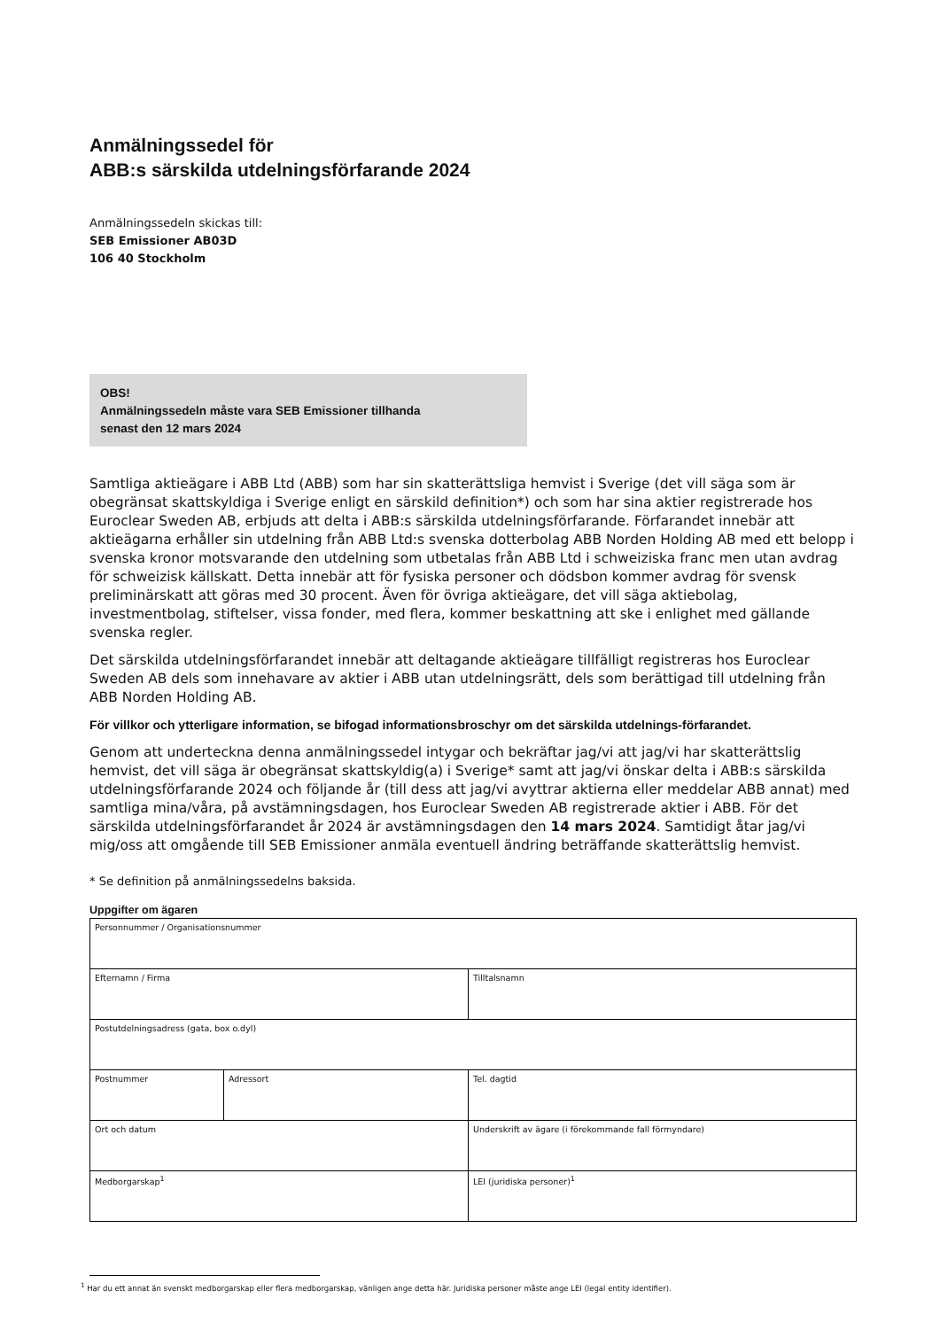Anmälningssedel för
ABB:s särskilda utdelningsförfarande 2024
Anmälningssedeln skickas till:
SEB Emissioner AB03D
106 40 Stockholm
OBS!
Anmälningssedeln måste vara SEB Emissioner tillhanda
senast den 12 mars 2024
Samtliga aktieägare i ABB Ltd (ABB) som har sin skatterättsliga hemvist i Sverige (det vill säga som är obegränsat skattskyldiga i Sverige enligt en särskild definition*) och som har sina aktier registrerade hos Euroclear Sweden AB, erbjuds att delta i ABB:s särskilda utdelningsförfarande. Förfarandet innebär att aktieägarna erhåller sin utdelning från ABB Ltd:s svenska dotterbolag ABB Norden Holding AB med ett belopp i svenska kronor motsvarande den utdelning som utbetalas från ABB Ltd i schweiziska franc men utan avdrag för schweizisk källskatt. Detta innebär att för fysiska personer och dödsbon kommer avdrag för svensk preliminärskatt att göras med 30 procent. Även för övriga aktieägare, det vill säga aktiebolag, investmentbolag, stiftelser, vissa fonder, med flera, kommer beskattning att ske i enlighet med gällande svenska regler.
Det särskilda utdelningsförfarandet innebär att deltagande aktieägare tillfälligt registreras hos Euroclear Sweden AB dels som innehavare av aktier i ABB utan utdelningsrätt, dels som berättigad till utdelning från ABB Norden Holding AB.
För villkor och ytterligare information, se bifogad informationsbroschyr om det särskilda utdelnings-förfarandet.
Genom att underteckna denna anmälningssedel intygar och bekräftar jag/vi att jag/vi har skatterättslig hemvist, det vill säga är obegränsat skattskyldig(a) i Sverige* samt att jag/vi önskar delta i ABB:s särskilda utdelningsförfarande 2024 och följande år (till dess att jag/vi avyttrar aktierna eller meddelar ABB annat) med samtliga mina/våra, på avstämningsdagen, hos Euroclear Sweden AB registrerade aktier i ABB. För det särskilda utdelningsförfarandet år 2024 är avstämningsdagen den 14 mars 2024. Samtidigt åtar jag/vi mig/oss att omgående till SEB Emissioner anmäla eventuell ändring beträffande skatterättslig hemvist.
* Se definition på anmälningssedelns baksida.
Uppgifter om ägaren
| Personnummer / Organisationsnummer | | |
| Efternamn / Firma | | Tilltalsnamn |
| Postutdelningsadress (gata, box o.dyl) | | |
| Postnummer | Adressort | Tel. dagtid |
| Ort och datum | | Underskrift av ägare (i förekommande fall förmyndare) |
| Medborgarskap<sup>1</sup> | | LEI (juridiska personer)<sup>1</sup> |
<sup>1</sup> Har du ett annat än svenskt medborgarskap eller flera medborgarskap, vänligen ange detta här. Juridiska personer måste ange LEI (legal entity identifier).